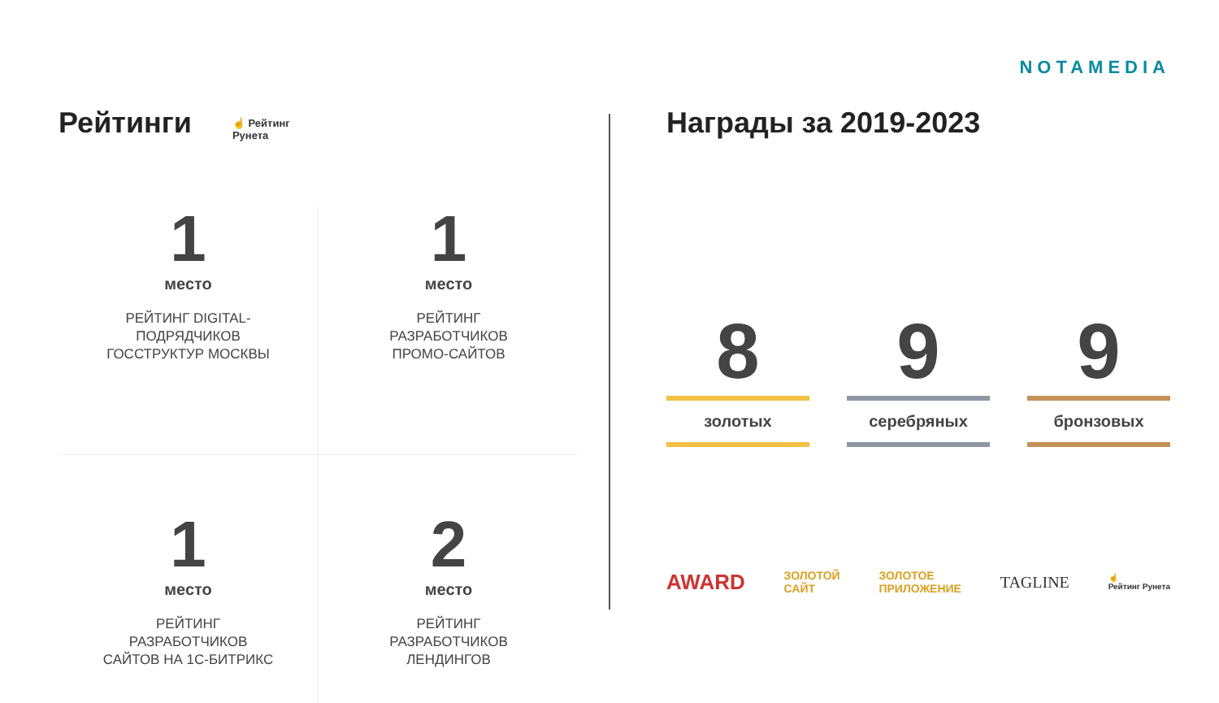NOTAMEDIA
Рейтинги
☝ Рейтинг
Рунета
1
место
РЕЙТИНГ DIGITAL-
ПОДРЯДЧИКОВ
ГОССТРУКТУР МОСКВЫ
1
место
РЕЙТИНГ
РАЗРАБОТЧИКОВ
ПРОМО-САЙТОВ
1
место
РЕЙТИНГ
РАЗРАБОТЧИКОВ
САЙТОВ НА 1С-БИТРИКС
2
место
РЕЙТИНГ
РАЗРАБОТЧИКОВ
ЛЕНДИНГОВ
Награды за 2019-2023
8
золотых
9
серебряных
9
бронзовых
AWARD ЗОЛОТОЙ
САЙТ ЗОЛОТОЕ
ПРИЛОЖЕНИЕ TAGLINE ☝
Рейтинг Рунета